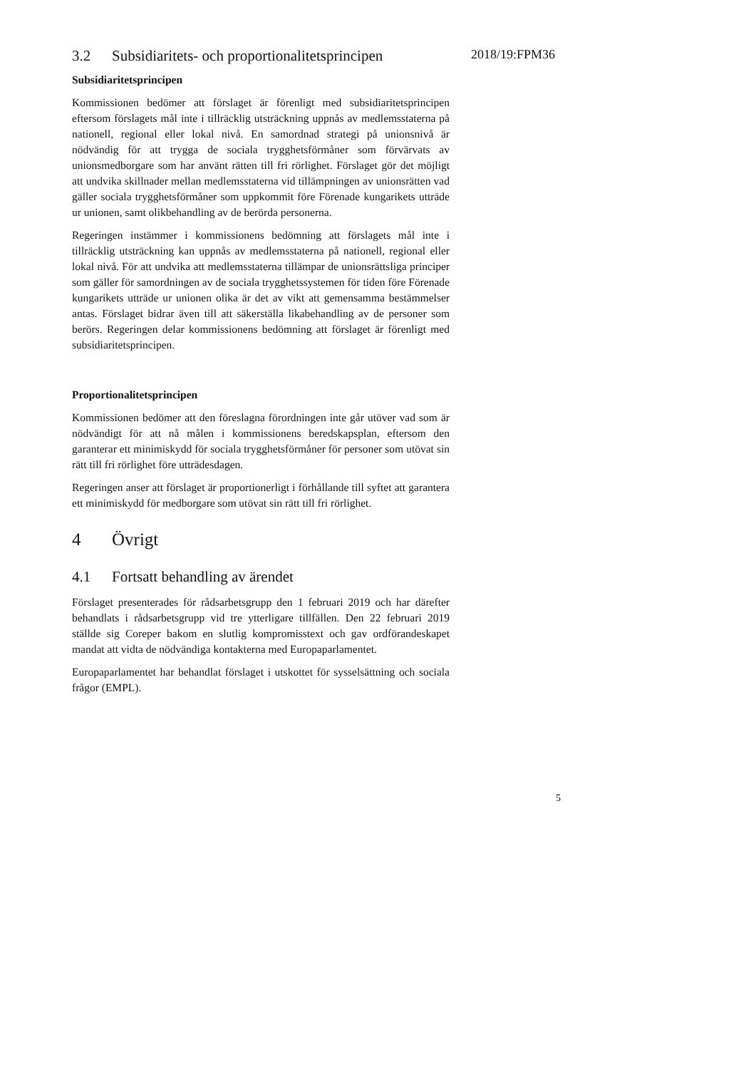3.2 Subsidiaritets- och proportionalitetsprincipen
Subsidiaritetsprincipen
Kommissionen bedömer att förslaget är förenligt med subsidiaritetsprincipen eftersom förslagets mål inte i tillräcklig utsträckning uppnås av medlemsstaterna på nationell, regional eller lokal nivå. En samordnad strategi på unionsnivå är nödvändig för att trygga de sociala trygghetsförmåner som förvärvats av unionsmedborgare som har använt rätten till fri rörlighet. Förslaget gör det möjligt att undvika skillnader mellan medlemsstaterna vid tillämpningen av unionsrätten vad gäller sociala trygghetsförmåner som uppkommit före Förenade kungarikets utträde ur unionen, samt olikbehandling av de berörda personerna.
Regeringen instämmer i kommissionens bedömning att förslagets mål inte i tillräcklig utsträckning kan uppnås av medlemsstaterna på nationell, regional eller lokal nivå. För att undvika att medlemsstaterna tillämpar de unionsrättsliga principer som gäller för samordningen av de sociala trygghetssystemen för tiden före Förenade kungarikets utträde ur unionen olika är det av vikt att gemensamma bestämmelser antas. Förslaget bidrar även till att säkerställa likabehandling av de personer som berörs. Regeringen delar kommissionens bedömning att förslaget är förenligt med subsidiaritetsprincipen.
Proportionalitetsprincipen
Kommissionen bedömer att den föreslagna förordningen inte går utöver vad som är nödvändigt för att nå målen i kommissionens beredskapsplan, eftersom den garanterar ett minimiskydd för sociala trygghetsförmåner för personer som utövat sin rätt till fri rörlighet före utträdesdagen.
Regeringen anser att förslaget är proportionerligt i förhållande till syftet att garantera ett minimiskydd för medborgare som utövat sin rätt till fri rörlighet.
4 Övrigt
4.1 Fortsatt behandling av ärendet
Förslaget presenterades för rådsarbetsgrupp den 1 februari 2019 och har därefter behandlats i rådsarbetsgrupp vid tre ytterligare tillfällen. Den 22 februari 2019 ställde sig Coreper bakom en slutlig kompromisstext och gav ordförandeskapet mandat att vidta de nödvändiga kontakterna med Europaparlamentet.
Europaparlamentet har behandlat förslaget i utskottet för sysselsättning och sociala frågor (EMPL).
2018/19:FPM36
5